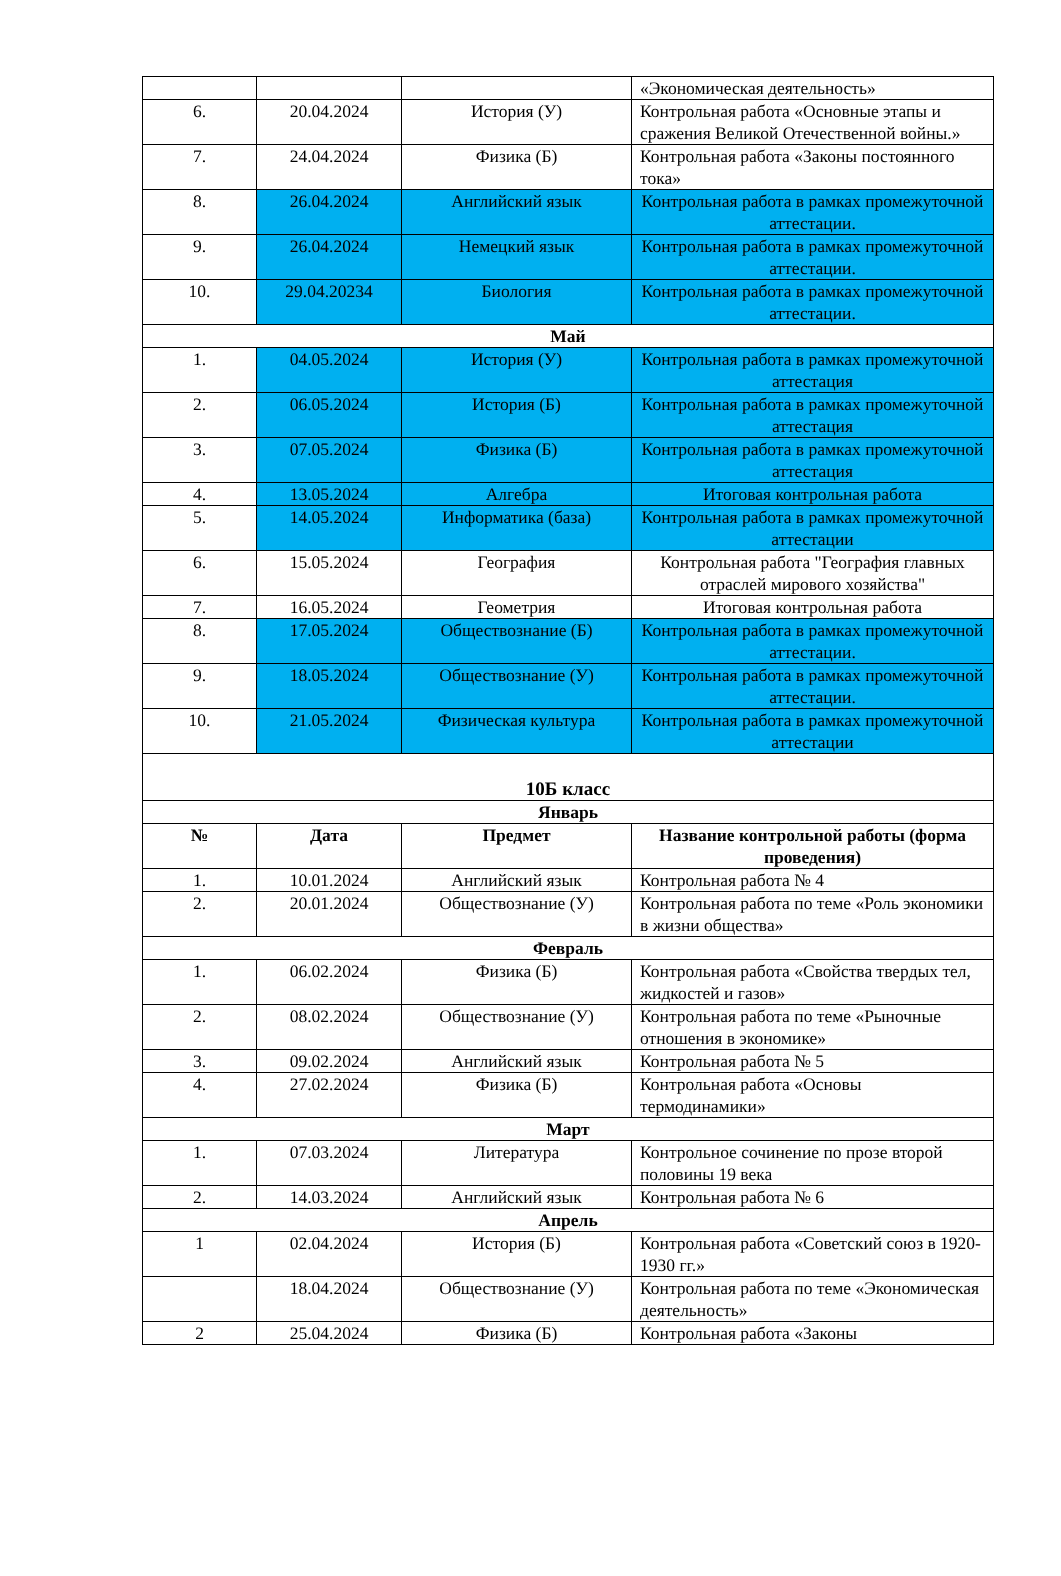| | | | «Экономическая деятельность» |
| 6. | 20.04.2024 | История (У) | Контрольная работа «Основные этапы и сражения Великой Отечественной войны.» |
| 7. | 24.04.2024 | Физика (Б) | Контрольная работа «Законы постоянного тока» |
| 8. | 26.04.2024 | Английский язык | Контрольная работа в рамках промежуточной аттестации. |
| 9. | 26.04.2024 | Немецкий язык | Контрольная работа в рамках промежуточной аттестации. |
| 10. | 29.04.20234 | Биология | Контрольная работа в рамках промежуточной аттестации. |
| Май | | | |
| 1. | 04.05.2024 | История (У) | Контрольная работа в рамках промежуточной аттестация |
| 2. | 06.05.2024 | История (Б) | Контрольная работа в рамках промежуточной аттестация |
| 3. | 07.05.2024 | Физика (Б) | Контрольная работа в рамках промежуточной аттестация |
| 4. | 13.05.2024 | Алгебра | Итоговая контрольная работа |
| 5. | 14.05.2024 | Информатика (база) | Контрольная работа в рамках промежуточной аттестации |
| 6. | 15.05.2024 | География | Контрольная работа "География главных отраслей мирового хозяйства" |
| 7. | 16.05.2024 | Геометрия | Итоговая контрольная работа |
| 8. | 17.05.2024 | Обществознание (Б) | Контрольная работа в рамках промежуточной аттестации. |
| 9. | 18.05.2024 | Обществознание (У) | Контрольная работа в рамках промежуточной аттестации. |
| 10. | 21.05.2024 | Физическая культура | Контрольная работа в рамках промежуточной аттестации |
| 10Б класс | | | |
| Январь | | | |
| № | Дата | Предмет | Название контрольной работы (форма проведения) |
| 1. | 10.01.2024 | Английский язык | Контрольная работа № 4 |
| 2. | 20.01.2024 | Обществознание (У) | Контрольная работа по теме «Роль экономики в жизни общества» |
| Февраль | | | |
| 1. | 06.02.2024 | Физика (Б) | Контрольная работа «Свойства твердых тел, жидкостей и газов» |
| 2. | 08.02.2024 | Обществознание (У) | Контрольная работа по теме «Рыночные отношения в экономике» |
| 3. | 09.02.2024 | Английский язык | Контрольная работа № 5 |
| 4. | 27.02.2024 | Физика (Б) | Контрольная работа «Основы термодинамики» |
| Март | | | |
| 1. | 07.03.2024 | Литература | Контрольное сочинение по прозе второй половины 19 века |
| 2. | 14.03.2024 | Английский язык | Контрольная работа № 6 |
| Апрель | | | |
| 1 | 02.04.2024 | История (Б) | Контрольная работа «Советский союз в 1920-1930 гг.» |
| | 18.04.2024 | Обществознание (У) | Контрольная работа по теме «Экономическая деятельность» |
| 2 | 25.04.2024 | Физика (Б) | Контрольная работа «Законы |